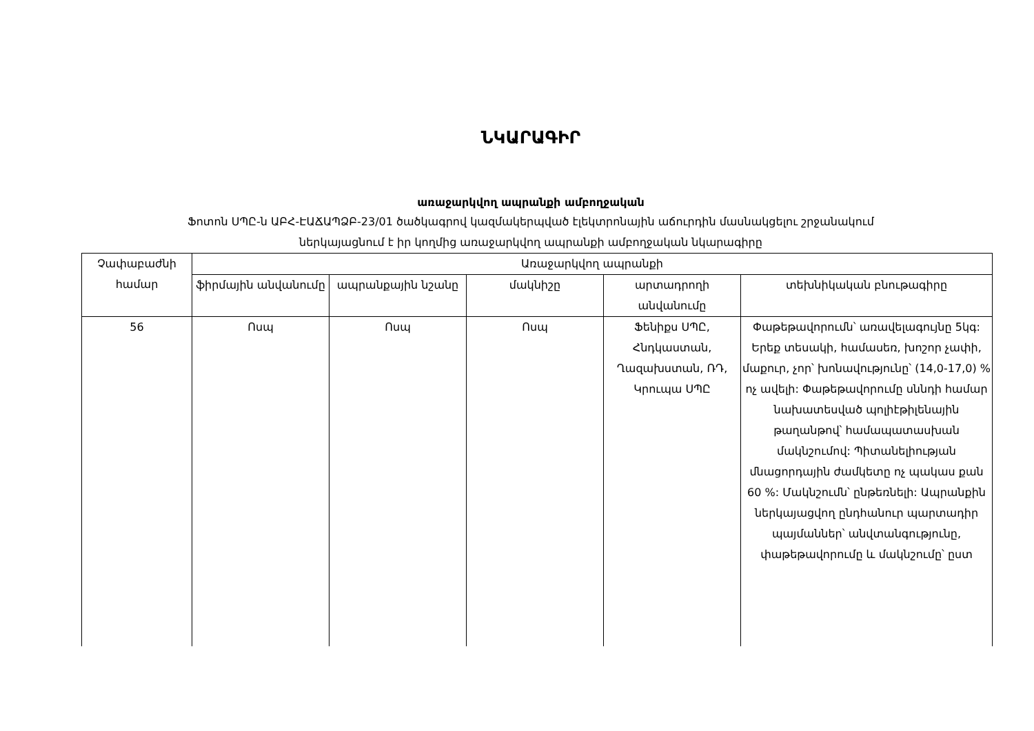ՆԿԱՐԱԳԻՐ
առաջարկվող ապրանքի ամբողջական
Ֆոտոն ՍՊԸ-ն ԱԲՀ-ԷԱՃԱՊՁԲ-23/01 ծածկագրով կազմակերպված էլեկտրոնային աճուրդին մասնակցելու շրջանակում
ներկայացնում է իր կողմից առաջարկվող ապրանքի ամբողջական նկարագիրը
| Չափաբաժնի համար | Առաջարկվող ապրանքի | | | | |
| --- | --- | --- | --- | --- | --- |
| | ֆիրմային անվանումը | ապրանքային նշանը | մակնիշը | արտադրողի անվանումը | տեխնիկական բնութագիրը |
| 56 | Ոսպ | Ոսպ | Ոսպ | Ֆենիքս ՍՊԸ, Հնդկաստան, Ղազախստան, ՌԴ, Կրուպա ՍՊԸ | Փաթեթավորումն՝ առավելագույնը 5կգ: Երեք տեսակի, համասեռ, խոշոր չափի, մաքուր, չոր՝ խոնավությունը՝ (14,0-17,0) % ոչ ավելի: Փաթեթավորումը սննդի համար նախատեսված պոլիէթիլենային թաղանթով՝ համապատասխան մակնշումով: Պիտանելիության մնացորդային ժամկետը ոչ պակաս քան 60 %: Մակնշումն՝ ընթեռնելի: Ապրանքին ներկայացվող ընդհանուր պարտադիր պայմաններ՝ անվտանգությունը, փաթեթավորումը և մակնշումը՝ ըստ |